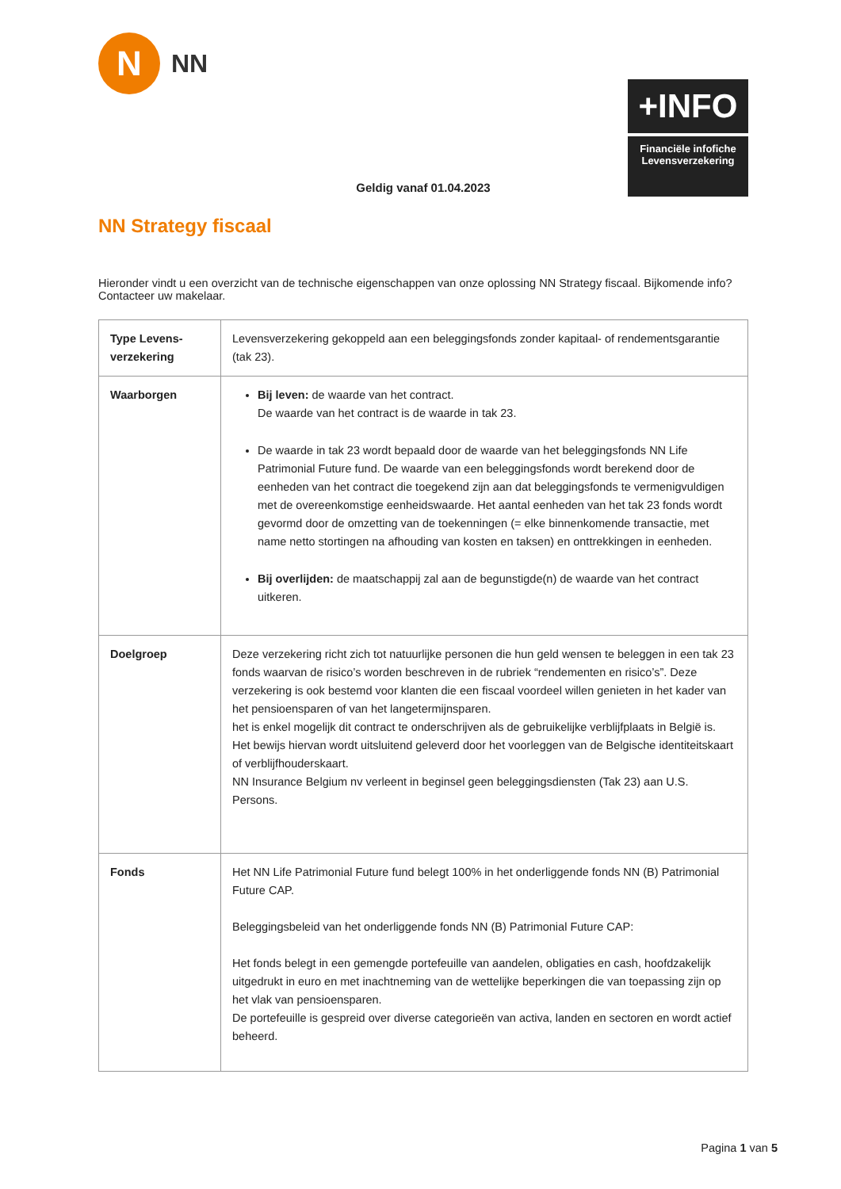N
NN
+INFO
Financiële infofiche
Levensverzekering
Geldig vanaf 01.04.2023
NN Strategy fiscaal
Hieronder vindt u een overzicht van de technische eigenschappen van onze oplossing NN Strategy fiscaal. Bijkomende info? Contacteer uw makelaar.
| Type Levens-verzekering | Levensverzekering gekoppeld aan een beleggingsfonds zonder kapitaal- of rendementsgarantie (tak 23). |
| Waarborgen | Bij leven: de waarde van het contract. De waarde van het contract is de waarde in tak 23. De waarde in tak 23 wordt bepaald door de waarde van het beleggingsfonds NN Life Patrimonial Future fund. De waarde van een beleggingsfonds wordt berekend door de eenheden van het contract die toegekend zijn aan dat beleggingsfonds te vermenigvuldigen met de overeenkomstige eenheidswaarde. Het aantal eenheden van het tak 23 fonds wordt gevormd door de omzetting van de toekenningen (= elke binnenkomende transactie, met name netto stortingen na afhouding van kosten en taksen) en onttrekkingen in eenheden. Bij overlijden: de maatschappij zal aan de begunstigde(n) de waarde van het contract uitkeren. |
| Doelgroep | Deze verzekering richt zich tot natuurlijke personen die hun geld wensen te beleggen in een tak 23 fonds waarvan de risico’s worden beschreven in de rubriek “rendementen en risico’s”. Deze verzekering is ook bestemd voor klanten die een fiscaal voordeel willen genieten in het kader van het pensioensparen of van het langetermijnsparen. het is enkel mogelijk dit contract te onderschrijven als de gebruikelijke verblijfplaats in België is. Het bewijs hiervan wordt uitsluitend geleverd door het voorleggen van de Belgische identiteitskaart of verblijfhouderskaart. NN Insurance Belgium nv verleent in beginsel geen beleggingsdiensten (Tak 23) aan U.S. Persons. |
| Fonds | Het NN Life Patrimonial Future fund belegt 100% in het onderliggende fonds NN (B) Patrimonial Future CAP. Beleggingsbeleid van het onderliggende fonds NN (B) Patrimonial Future CAP: Het fonds belegt in een gemengde portefeuille van aandelen, obligaties en cash, hoofdzakelijk uitgedrukt in euro en met inachtneming van de wettelijke beperkingen die van toepassing zijn op het vlak van pensioensparen. De portefeuille is gespreid over diverse categorieën van activa, landen en sectoren en wordt actief beheerd. |
Pagina 1 van 5